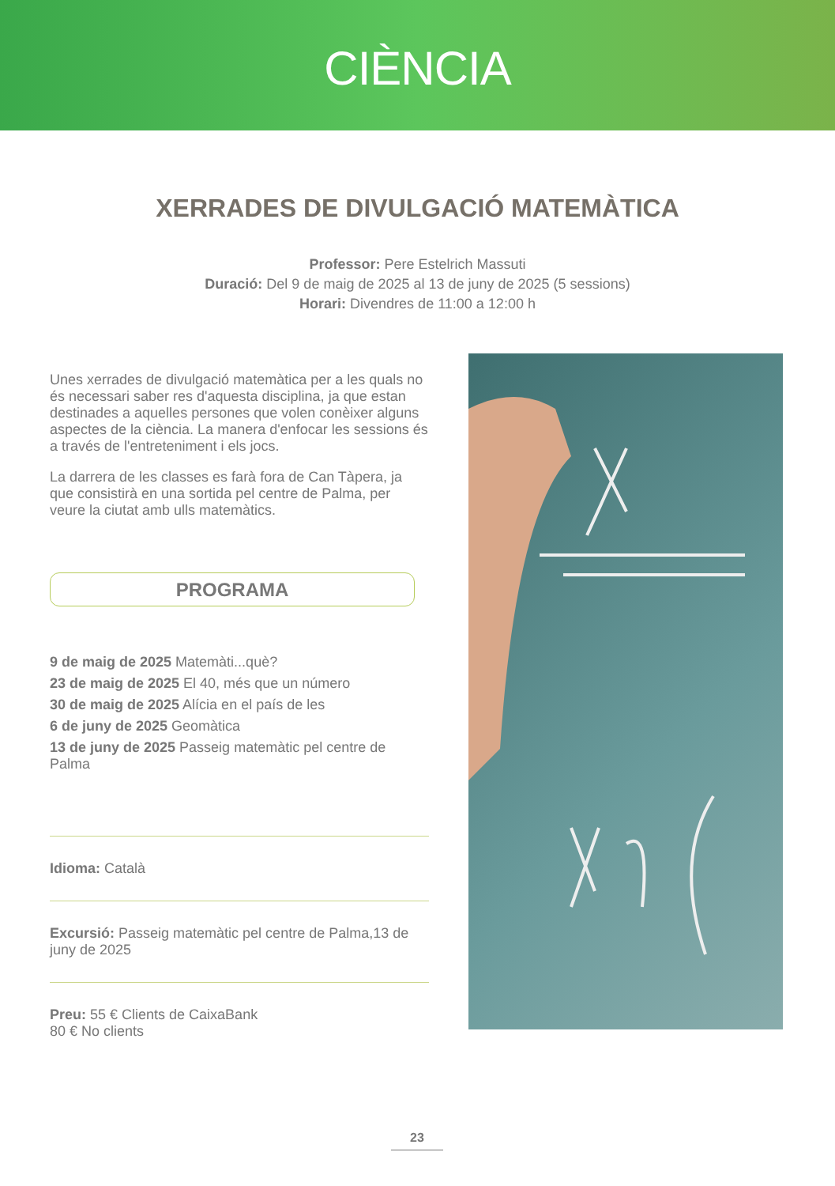CIÈNCIA
XERRADES DE DIVULGACIÓ MATEMÀTICA
Professor: Pere Estelrich Massuti
Duració: Del 9 de maig de 2025 al 13 de juny de 2025 (5 sessions)
Horari: Divendres de 11:00 a 12:00 h
Unes xerrades de divulgació matemàtica per a les quals no és necessari saber res d'aquesta disciplina, ja que estan destinades a aquelles persones que volen conèixer alguns aspectes de la ciència. La manera d'enfocar les sessions és a través de l'entreteniment i els jocs.
La darrera de les classes es farà fora de Can Tàpera, ja que consistirà en una sortida pel centre de Palma, per veure la ciutat amb ulls matemàtics.
PROGRAMA
9 de maig de 2025 Matemàti...què?
23 de maig de 2025 El 40, més que un número
30 de maig de 2025 Alícia en el país de les
6 de juny de 2025 Geomàtica
13 de juny de 2025 Passeig matemàtic pel centre de Palma
Idioma: Català
Excursió: Passeig matemàtic pel centre de Palma,13 de juny de 2025
Preu: 55 € Clients de CaixaBank
80 € No clients
23